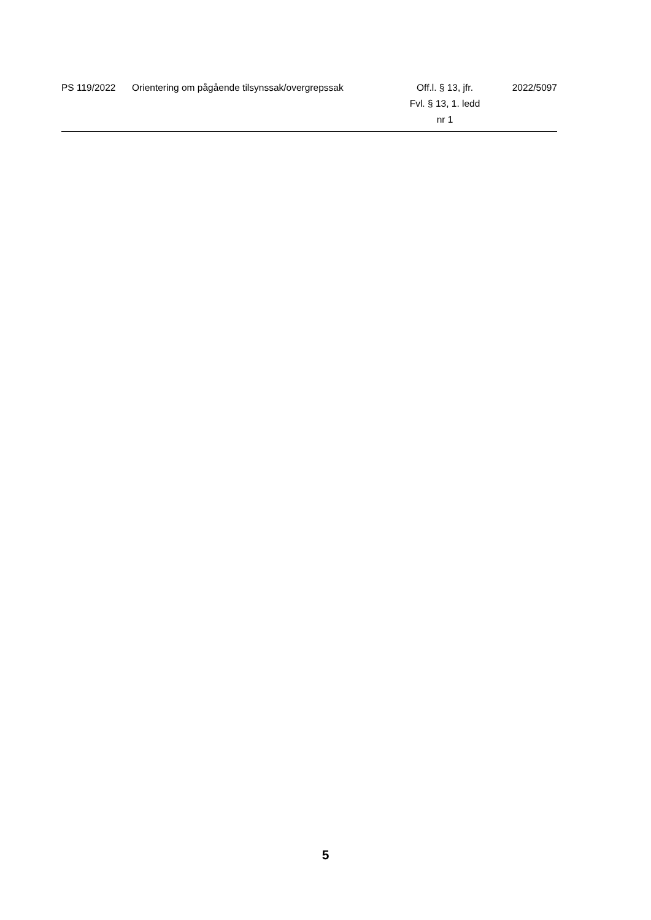| PS 119/2022 | Orientering om pågående tilsynssak/overgrepssak | Off.l. § 13, jfr. Fvl. § 13, 1. ledd nr 1 | 2022/5097 |
5